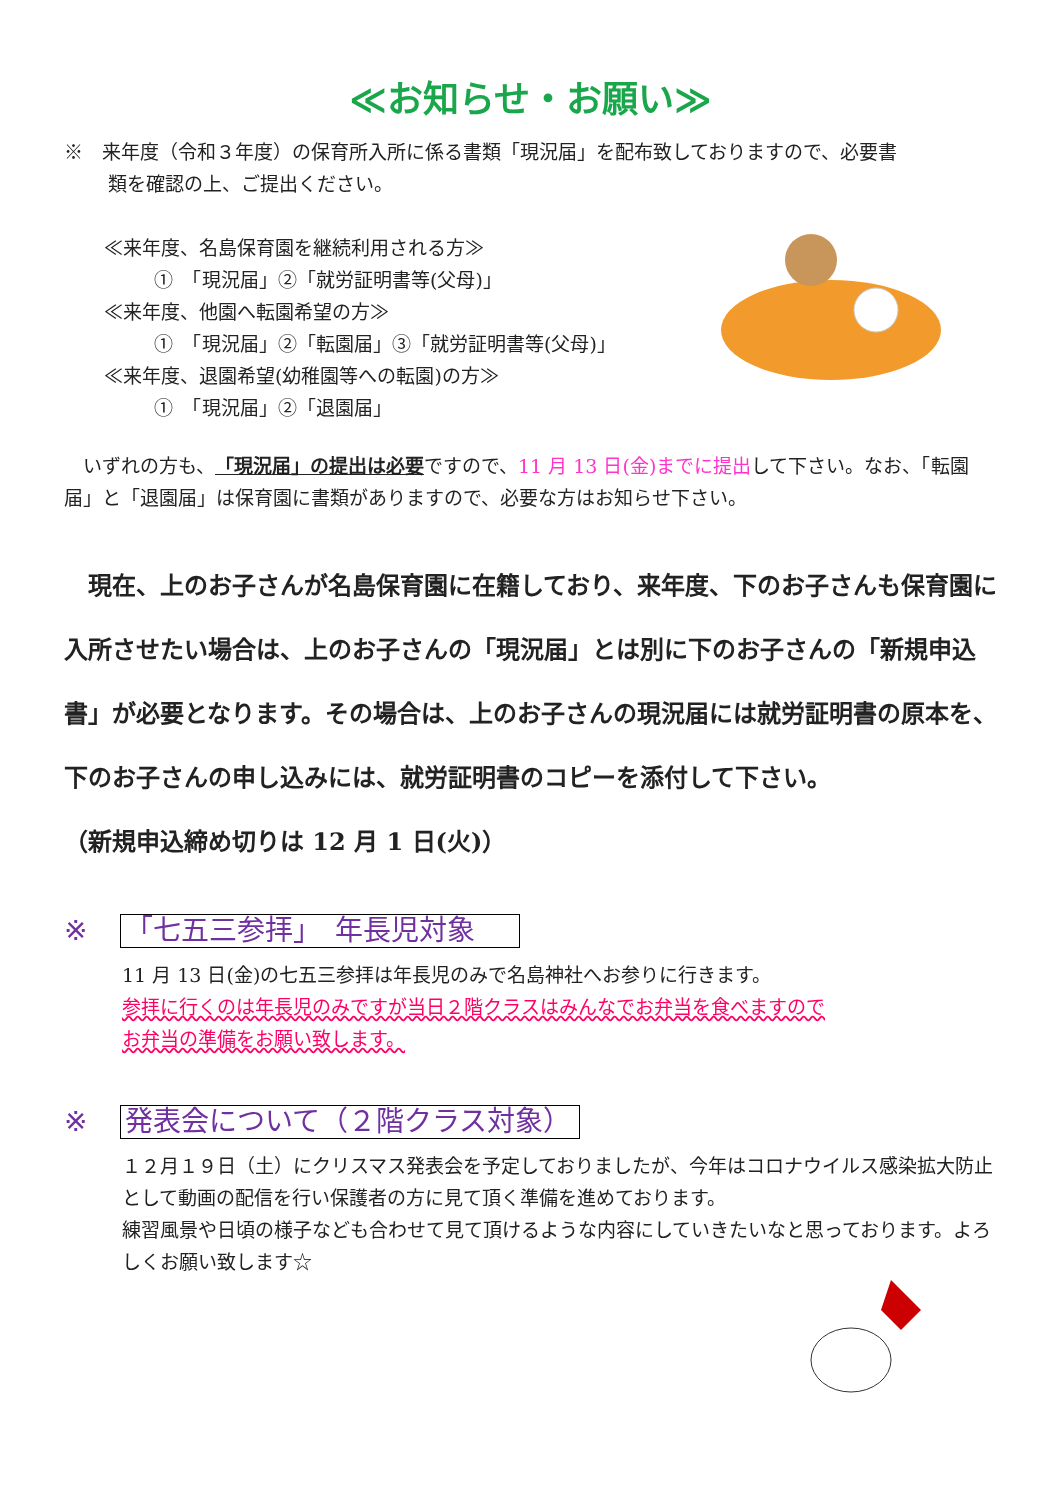≪お知らせ・お願い≫
※　来年度（令和３年度）の保育所入所に係る書類「現況届」を配布致しておりますので、必要書
類を確認の上、ご提出ください。
≪来年度、名島保育園を継続利用される方≫
①　「現況届」②「就労証明書等(父母)」
≪来年度、他園へ転園希望の方≫
①　「現況届」②「転園届」③「就労証明書等(父母)」
≪来年度、退園希望(幼稚園等への転園)の方≫
①　「現況届」②「退園届」
　いずれの方も、「現況届」の提出は必要ですので、11 月 13 日(金)までに提出して下さい。なお、「転園届」と「退園届」は保育園に書類がありますので、必要な方はお知らせ下さい。
　現在、上のお子さんが名島保育園に在籍しており、来年度、下のお子さんも保育園に入所させたい場合は、上のお子さんの「現況届」とは別に下のお子さんの「新規申込書」が必要となります。その場合は、上のお子さんの現況届には就労証明書の原本を、下のお子さんの申し込みには、就労証明書のコピーを添付して下さい。
（新規申込締め切りは 12 月 1 日(火)）
※ 「七五三参拝」　年長児対象
11 月 13 日(金)の七五三参拝は年長児のみで名島神社へお参りに行きます。
参拝に行くのは年長児のみですが当日２階クラスはみんなでお弁当を食べますので
お弁当の準備をお願い致します。
※ 発表会について（２階クラス対象）
１２月１９日（土）にクリスマス発表会を予定しておりましたが、今年はコロナウイルス感染拡大防止として動画の配信を行い保護者の方に見て頂く準備を進めております。
練習風景や日頃の様子なども合わせて見て頂けるような内容にしていきたいなと思っております。よろしくお願い致します☆